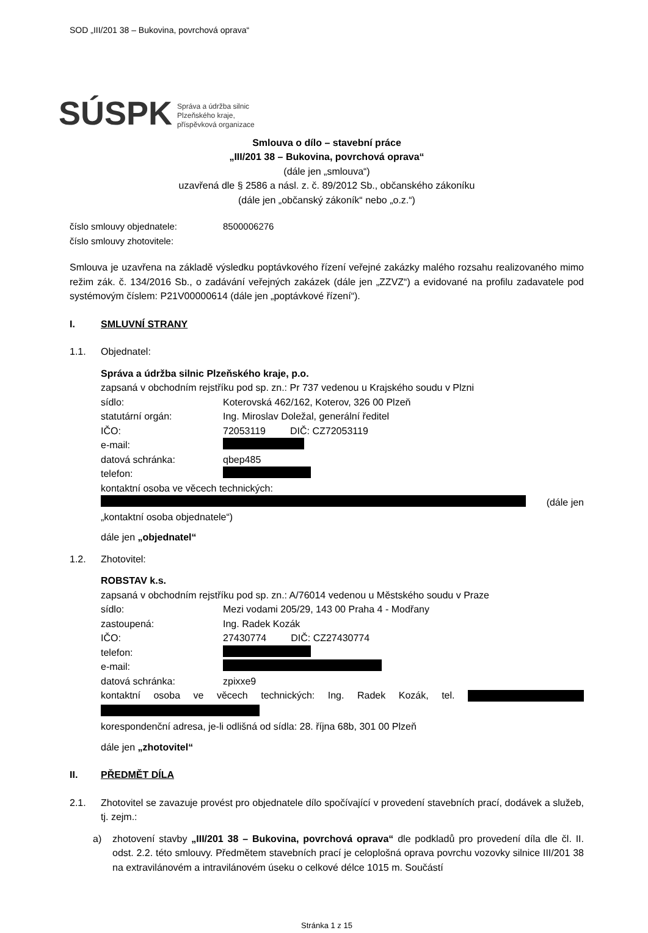SOD „III/201 38 – Bukovina, povrchová oprava“
SÚSPK Správa a údržba silnic
Plzeňského kraje,
příspěvková organizace
Smlouva o dílo – stavební práce
„III/201 38 – Bukovina, povrchová oprava“
(dále jen „smlouva“)
uzavřená dle § 2586 a násl. z. č. 89/2012 Sb., občanského zákoníku
(dále jen „občanský zákoník“ nebo „o.z.“)
číslo smlouvy objednatele: 8500006276
číslo smlouvy zhotovitele:
Smlouva je uzavřena na základě výsledku poptávkového řízení veřejné zakázky malého rozsahu realizovaného mimo režim zák. č. 134/2016 Sb., o zadávání veřejných zakázek (dále jen „ZZVZ“) a evidované na profilu zadavatele pod systémovým číslem: P21V00000614 (dále jen „poptávkové řízení“).
I. SMLUVNÍ STRANY
1.1. Objednatel:
Správa a údržba silnic Plzeňského kraje, p.o.
zapsaná v obchodním rejstříku pod sp. zn.: Pr 737 vedenou u Krajského soudu v Plzni
sídlo: Koterovská 462/162, Koterov, 326 00 Plzeň
statutární orgán: Ing. Miroslav Doležal, generální ředitel
IČO: 72053119 DIČ: CZ72053119
e-mail:
datová schránka: qbep485
telefon:
kontaktní osoba ve věcech technických:
(dále jen
„kontaktní osoba objednatele“)
dále jen „objednatel“
1.2. Zhotovitel:
ROBSTAV k.s.
zapsaná v obchodním rejstříku pod sp. zn.: A/76014 vedenou u Městského soudu v Praze
sídlo: Mezi vodami 205/29, 143 00 Praha 4 - Modřany
zastoupená: Ing. Radek Kozák
IČO: 27430774 DIČ: CZ27430774
telefon:
e-mail:
datová schránka: zpixxe9
kontaktní osoba ve věcech technických: Ing. Radek Kozák, tel.
korespondenční adresa, je-li odlišná od sídla: 28. října 68b, 301 00 Plzeň
dále jen „zhotovitel“
II. PŘEDMĚT DÍLA
2.1. Zhotovitel se zavazuje provést pro objednatele dílo spočívající v provedení stavebních prací, dodávek a služeb, tj. zejm.:
a) zhotovení stavby „III/201 38 – Bukovina, povrchová oprava“ dle podkladů pro provedení díla dle čl. II. odst. 2.2. této smlouvy. Předmětem stavebních prací je celoplošná oprava povrchu vozovky silnice III/201 38 na extravilánovém a intravilánovém úseku o celkové délce 1015 m. Součástí
Stránka 1 z 15